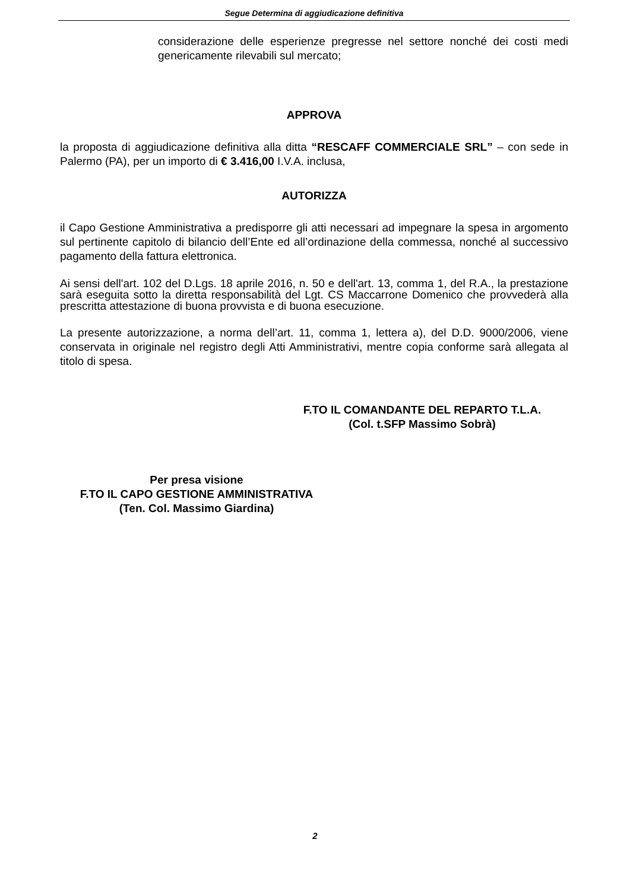Segue Determina di aggiudicazione definitiva
considerazione delle esperienze pregresse nel settore nonché dei costi medi genericamente rilevabili sul mercato;
APPROVA
la proposta di aggiudicazione definitiva alla ditta “RESCAFF COMMERCIALE SRL” – con sede in Palermo (PA), per un importo di € 3.416,00 I.V.A. inclusa,
AUTORIZZA
il Capo Gestione Amministrativa a predisporre gli atti necessari ad impegnare la spesa in argomento sul pertinente capitolo di bilancio dell’Ente ed all’ordinazione della commessa, nonché al successivo pagamento della fattura elettronica.
Ai sensi dell'art. 102 del D.Lgs. 18 aprile 2016, n. 50 e dell'art. 13, comma 1, del R.A., la prestazione sarà eseguita sotto la diretta responsabilità del Lgt. CS Maccarrone Domenico che provvederà alla prescritta attestazione di buona provvista e di buona esecuzione.
La presente autorizzazione, a norma dell’art. 11, comma 1, lettera a), del D.D. 9000/2006, viene conservata in originale nel registro degli Atti Amministrativi, mentre copia conforme sarà allegata al titolo di spesa.
F.TO IL COMANDANTE DEL REPARTO T.L.A.
(Col. t.SFP Massimo Sobrà)
Per presa visione
F.TO IL CAPO GESTIONE AMMINISTRATIVA
(Ten. Col. Massimo Giardina)
2